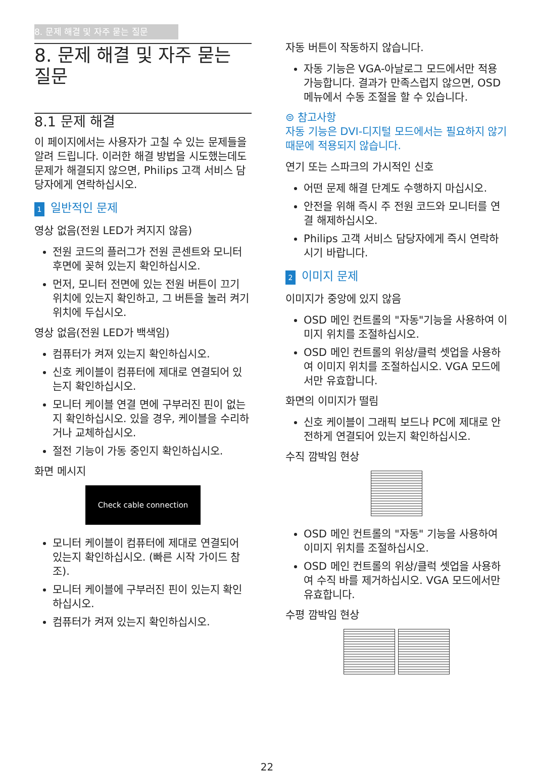8. 문제 해결 및 자주 묻는 질문
8. 문제 해결 및 자주 묻는 질문
8.1 문제 해결
이 페이지에서는 사용자가 고칠 수 있는 문제들을 알려 드립니다. 이러한 해결 방법을 시도했는데도 문제가 해결되지 않으면, Philips 고객 서비스 담당자에게 연락하십시오.
1 일반적인 문제
영상 없음(전원 LED가 켜지지 않음)
전원 코드의 플러그가 전원 콘센트와 모니터 후면에 꽂혀 있는지 확인하십시오.
먼저, 모니터 전면에 있는 전원 버튼이 끄기 위치에 있는지 확인하고, 그 버튼을 눌러 켜기 위치에 두십시오.
영상 없음(전원 LED가 백색임)
컴퓨터가 켜져 있는지 확인하십시오.
신호 케이블이 컴퓨터에 제대로 연결되어 있는지 확인하십시오.
모니터 케이블 연결 면에 구부러진 핀이 없는지 확인하십시오. 있을 경우, 케이블을 수리하거나 교체하십시오.
절전 기능이 가동 중인지 확인하십시오.
화면 메시지
Check cable connection
모니터 케이블이 컴퓨터에 제대로 연결되어 있는지 확인하십시오. (빠른 시작 가이드 참조).
모니터 케이블에 구부러진 핀이 있는지 확인하십시오.
컴퓨터가 켜져 있는지 확인하십시오.
자동 버튼이 작동하지 않습니다.
자동 기능은 VGA-아날로그 모드에서만 적용 가능합니다. 결과가 만족스럽지 않으면, OSD 메뉴에서 수동 조절을 할 수 있습니다.
⊜ 참고사항
자동 기능은 DVI-디지털 모드에서는 필요하지 않기 때문에 적용되지 않습니다.
연기 또는 스파크의 가시적인 신호
어떤 문제 해결 단계도 수행하지 마십시오.
안전을 위해 즉시 주 전원 코드와 모니터를 연결 해제하십시오.
Philips 고객 서비스 담당자에게 즉시 연락하시기 바랍니다.
2 이미지 문제
이미지가 중앙에 있지 않음
OSD 메인 컨트롤의 "자동"기능을 사용하여 이미지 위치를 조절하십시오.
OSD 메인 컨트롤의 위상/클럭 셋업을 사용하여 이미지 위치를 조절하십시오. VGA 모드에서만 유효합니다.
화면의 이미지가 떨림
신호 케이블이 그래픽 보드나 PC에 제대로 안전하게 연결되어 있는지 확인하십시오.
수직 깜박임 현상
OSD 메인 컨트롤의 "자동" 기능을 사용하여 이미지 위치를 조절하십시오.
OSD 메인 컨트롤의 위상/클럭 셋업을 사용하여 수직 바를 제거하십시오. VGA 모드에서만 유효합니다.
수평 깜박임 현상
22